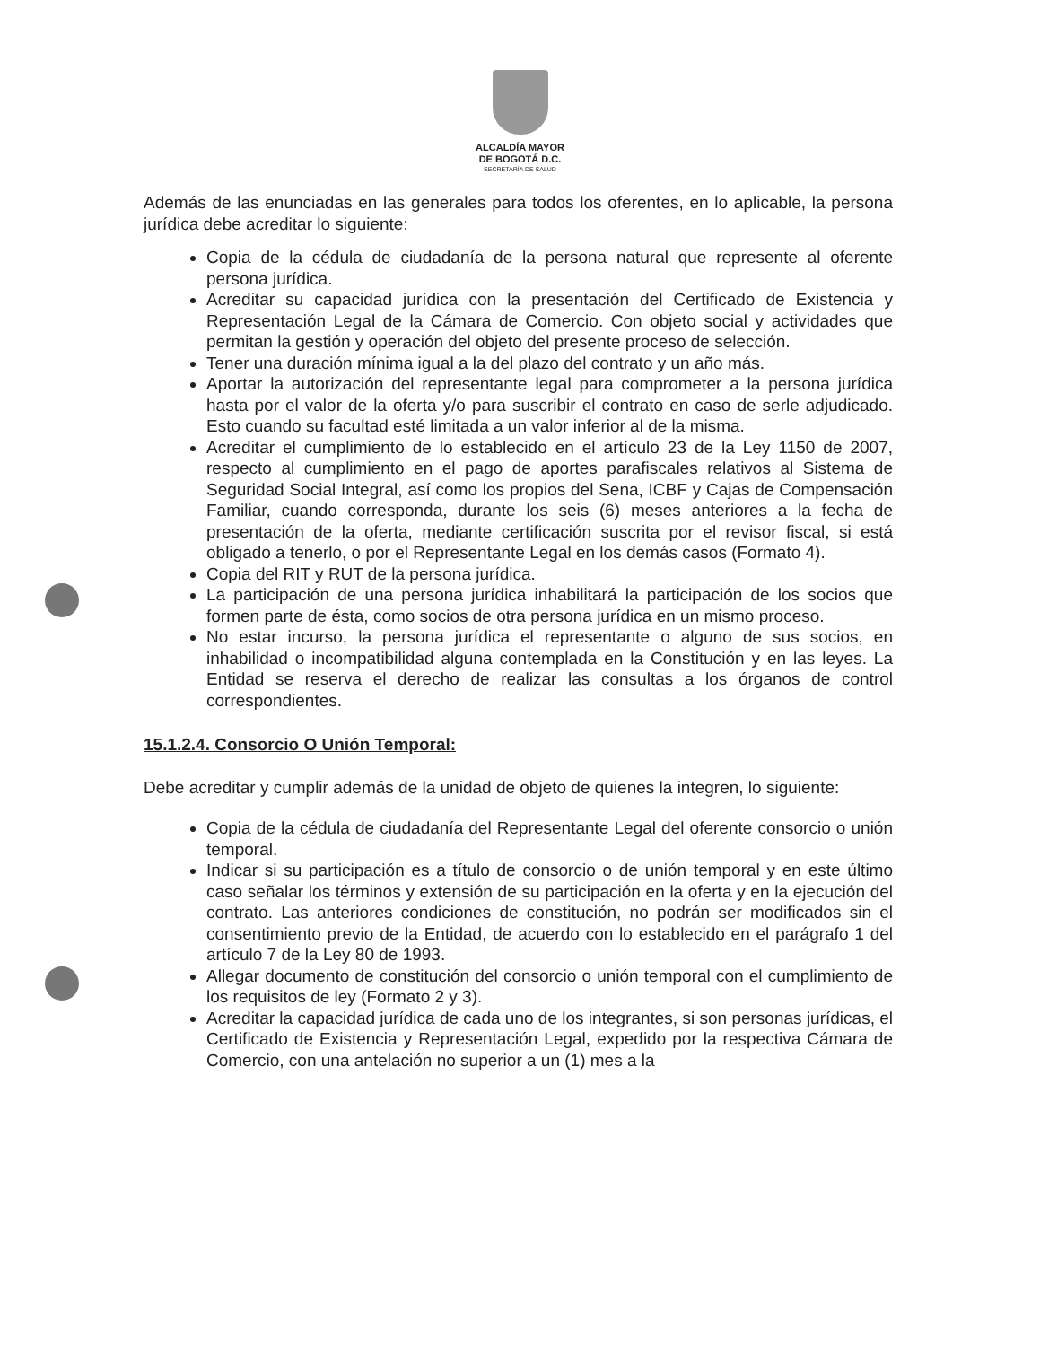ALCALDÍA MAYOR
DE BOGOTÁ D.C.
SECRETARÍA DE SALUD
Además de las enunciadas en las generales para todos los oferentes, en lo aplicable, la persona jurídica debe acreditar lo siguiente:
Copia de la cédula de ciudadanía de la persona natural que represente al oferente persona jurídica.
Acreditar su capacidad jurídica con la presentación del Certificado de Existencia y Representación Legal de la Cámara de Comercio. Con objeto social y actividades que permitan la gestión y operación del objeto del presente proceso de selección.
Tener una duración mínima igual a la del plazo del contrato y un año más.
Aportar la autorización del representante legal para comprometer a la persona jurídica hasta por el valor de la oferta y/o para suscribir el contrato en caso de serle adjudicado. Esto cuando su facultad esté limitada a un valor inferior al de la misma.
Acreditar el cumplimiento de lo establecido en el artículo 23 de la Ley 1150 de 2007, respecto al cumplimiento en el pago de aportes parafiscales relativos al Sistema de Seguridad Social Integral, así como los propios del Sena, ICBF y Cajas de Compensación Familiar, cuando corresponda, durante los seis (6) meses anteriores a la fecha de presentación de la oferta, mediante certificación suscrita por el revisor fiscal, si está obligado a tenerlo, o por el Representante Legal en los demás casos (Formato 4).
Copia del RIT y RUT de la persona jurídica.
La participación de una persona jurídica inhabilitará la participación de los socios que formen parte de ésta, como socios de otra persona jurídica en un mismo proceso.
No estar incurso, la persona jurídica el representante o alguno de sus socios, en inhabilidad o incompatibilidad alguna contemplada en la Constitución y en las leyes. La Entidad se reserva el derecho de realizar las consultas a los órganos de control correspondientes.
15.1.2.4. Consorcio O Unión Temporal:
Debe acreditar y cumplir además de la unidad de objeto de quienes la integren, lo siguiente:
Copia de la cédula de ciudadanía del Representante Legal del oferente consorcio o unión temporal.
Indicar si su participación es a título de consorcio o de unión temporal y en este último caso señalar los términos y extensión de su participación en la oferta y en la ejecución del contrato. Las anteriores condiciones de constitución, no podrán ser modificados sin el consentimiento previo de la Entidad, de acuerdo con lo establecido en el parágrafo 1 del artículo 7 de la Ley 80 de 1993.
Allegar documento de constitución del consorcio o unión temporal con el cumplimiento de los requisitos de ley (Formato 2 y 3).
Acreditar la capacidad jurídica de cada uno de los integrantes, si son personas jurídicas, el Certificado de Existencia y Representación Legal, expedido por la respectiva Cámara de Comercio, con una antelación no superior a un (1) mes a la